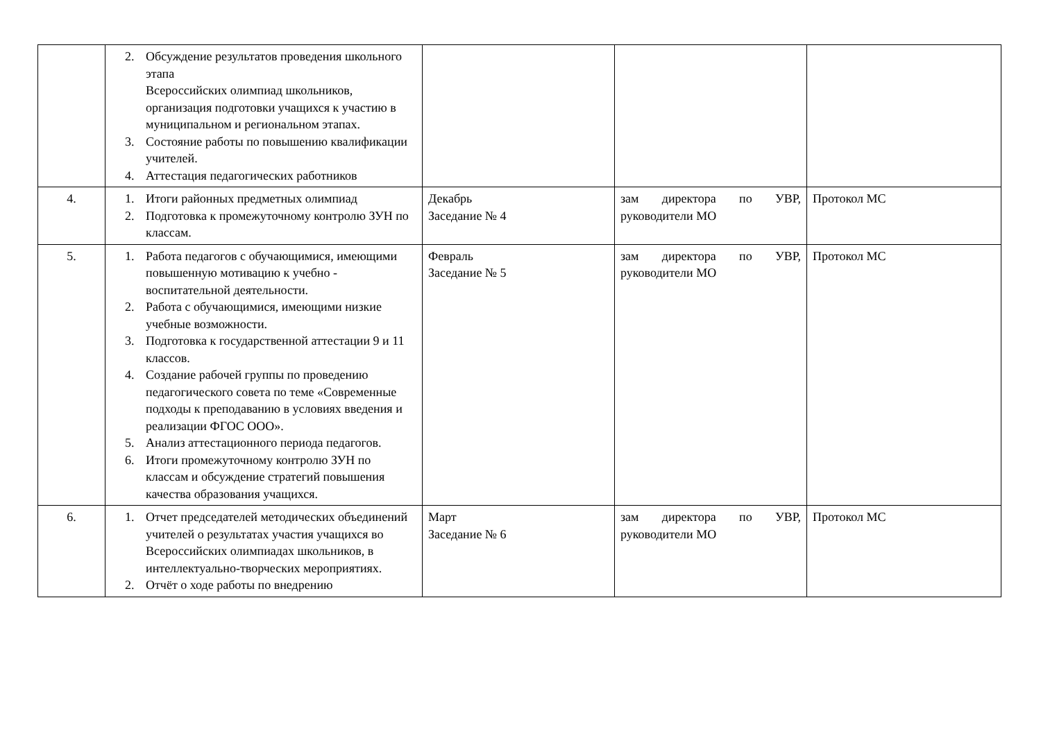| | 2. Обсуждение результатов проведения школьного этапа Всероссийских олимпиад школьников, организация подготовки учащихся к участию в муниципальном и региональном этапах. 3. Состояние работы по повышению квалификации учителей. 4. Аттестация педагогических работников | | | |
| 4. | 1. Итоги районных предметных олимпиад 2. Подготовка к промежуточному контролю ЗУН по классам. | Декабрь Заседание № 4 | зам директора по УВР, руководители МО | Протокол МС |
| 5. | 1. Работа педагогов с обучающимися, имеющими повышенную мотивацию к учебно - воспитательной деятельности. 2. Работа с обучающимися, имеющими низкие учебные возможности. 3. Подготовка к государственной аттестации 9 и 11 классов. 4. Создание рабочей группы по проведению педагогического совета по теме «Современные подходы к преподаванию в условиях введения и реализации ФГОС ООО». 5. Анализ аттестационного периода педагогов. 6. Итоги промежуточному контролю ЗУН по классам и обсуждение стратегий повышения качества образования учащихся. | Февраль Заседание № 5 | зам директора по УВР, руководители МО | Протокол МС |
| 6. | 1. Отчет председателей методических объединений учителей о результатах участия учащихся во Всероссийских олимпиадах школьников, в интеллектуально-творческих мероприятиях. 2. Отчёт о ходе работы по внедрению | Март Заседание № 6 | зам директора по УВР, руководители МО | Протокол МС |